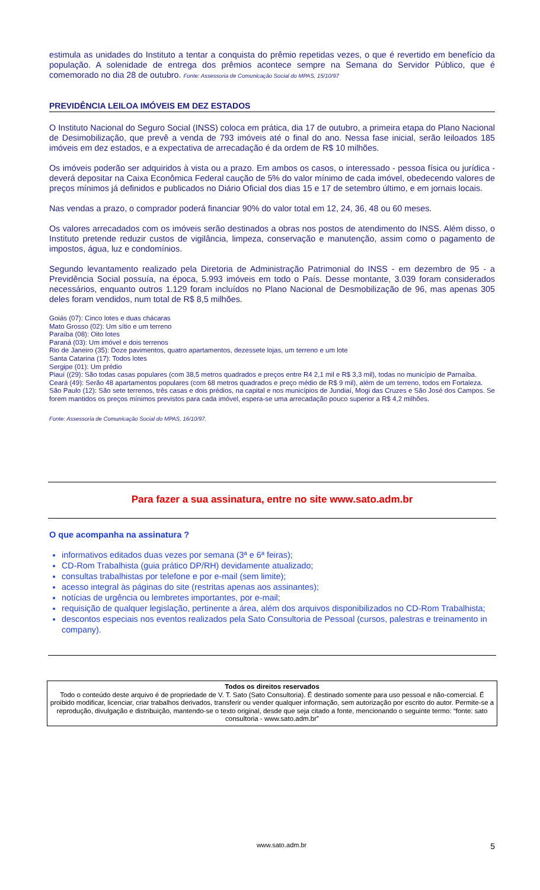estimula as unidades do Instituto a tentar a conquista do prêmio repetidas vezes, o que é revertido em benefício da população. A solenidade de entrega dos prêmios acontece sempre na Semana do Servidor Público, que é comemorado no dia 28 de outubro. Fonte: Assessoria de Comunicação Social do MPAS, 15/10/97
PREVIDÊNCIA LEILOA IMÓVEIS EM DEZ ESTADOS
O Instituto Nacional do Seguro Social (INSS) coloca em prática, dia 17 de outubro, a primeira etapa do Plano Nacional de Desimobilização, que prevê a venda de 793 imóveis até o final do ano. Nessa fase inicial, serão leiloados 185 imóveis em dez estados, e a expectativa de arrecadação é da ordem de R$ 10 milhões.
Os imóveis poderão ser adquiridos à vista ou a prazo. Em ambos os casos, o interessado - pessoa física ou jurídica - deverá depositar na Caixa Econômica Federal caução de 5% do valor mínimo de cada imóvel, obedecendo valores de preços mínimos já definidos e publicados no Diário Oficial dos dias 15 e 17 de setembro último, e em jornais locais.
Nas vendas a prazo, o comprador poderá financiar 90% do valor total em 12, 24, 36, 48 ou 60 meses.
Os valores arrecadados com os imóveis serão destinados a obras nos postos de atendimento do INSS. Além disso, o Instituto pretende reduzir custos de vigilância, limpeza, conservação e manutenção, assim como o pagamento de impostos, água, luz e condomínios.
Segundo levantamento realizado pela Diretoria de Administração Patrimonial do INSS - em dezembro de 95 - a Previdência Social possuía, na época, 5.993 imóveis em todo o País. Desse montante, 3.039 foram considerados necessários, enquanto outros 1.129 foram incluídos no Plano Nacional de Desmobilização de 96, mas apenas 305 deles foram vendidos, num total de R$ 8,5 milhões.
Goiás (07): Cinco lotes e duas chácaras
Mato Grosso (02): Um sítio e um terreno
Paraíba (08): Oito lotes
Paraná (03): Um imóvel e dois terrenos
Rio de Janeiro (35): Doze pavimentos, quatro apartamentos, dezessete lojas, um terreno e um lote
Santa Catarina (17): Todos lotes
Sergipe (01): Um prédio
Piauí ((29): São todas casas populares (com 38,5 metros quadrados e preços entre R4 2,1 mil e R$ 3,3 mil), todas no município de Parnaíba.
Ceará (49): Serão 48 apartamentos populares (com 68 metros quadrados e preço médio de R$ 9 mil), além de um terreno, todos em Fortaleza.
São Paulo (12): São sete terrenos, três casas e dois prédios, na capital e nos municípios de Jundiaí, Mogi das Cruzes e São José dos Campos. Se forem mantidos os preços mínimos previstos para cada imóvel, espera-se uma arrecadação pouco superior a R$ 4,2 milhões.
Fonte: Assessoria de Comunicação Social do MPAS, 16/10/97.
Para fazer a sua assinatura, entre no site www.sato.adm.br
O que acompanha na assinatura ?
informativos editados duas vezes por semana (3ª e 6ª feiras);
CD-Rom Trabalhista (guia prático DP/RH) devidamente atualizado;
consultas trabalhistas por telefone e por e-mail (sem limite);
acesso integral às páginas do site (restritas apenas aos assinantes);
notícias de urgência ou lembretes importantes, por e-mail;
requisição de qualquer legislação, pertinente a área, além dos arquivos disponibilizados no CD-Rom Trabalhista;
descontos especiais nos eventos realizados pela Sato Consultoria de Pessoal (cursos, palestras e treinamento in company).
Todos os direitos reservados
Todo o conteúdo deste arquivo é de propriedade de V. T. Sato (Sato Consultoria). É destinado somente para uso pessoal e não-comercial. É proibido modificar, licenciar, criar trabalhos derivados, transferir ou vender qualquer informação, sem autorização por escrito do autor. Permite-se a reprodução, divulgação e distribuição, mantendo-se o texto original, desde que seja citado a fonte, mencionando o seguinte termo: “fonte: sato consultoria - www.sato.adm.br”
www.sato.adm.br 5